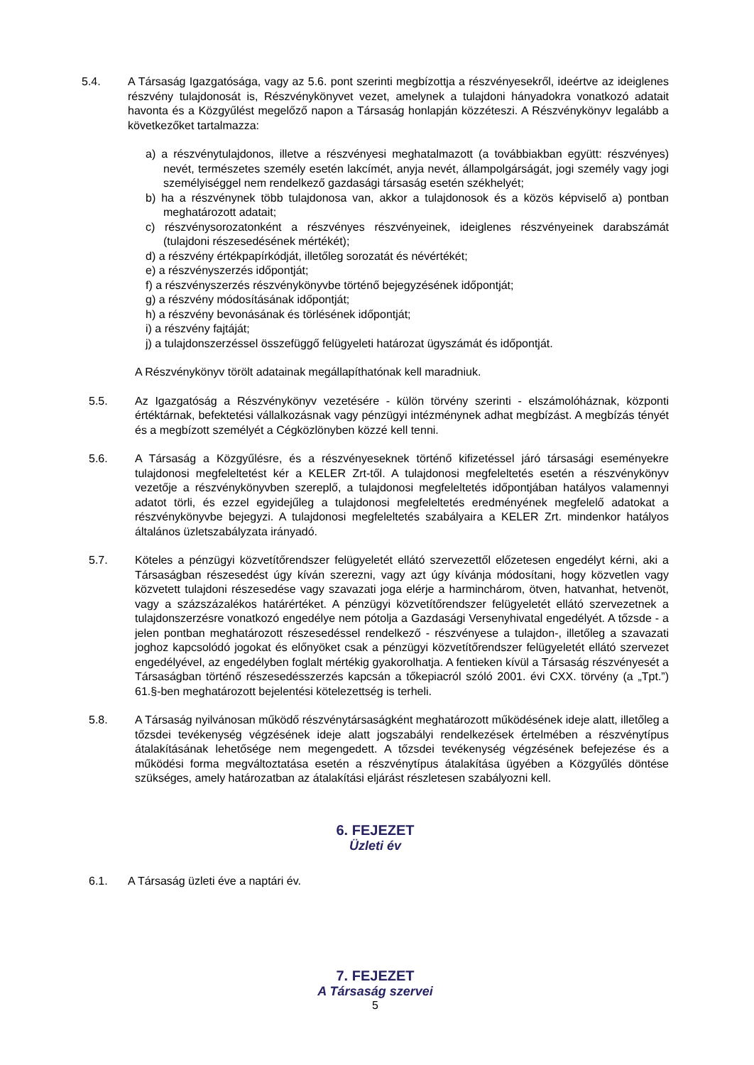5.4. A Társaság Igazgatósága, vagy az 5.6. pont szerinti megbízottja a részvényesekről, ideértve az ideiglenes részvény tulajdonosát is, Részvénykönyvet vezet, amelynek a tulajdoni hányadokra vonatkozó adatait havonta és a Közgyűlést megelőző napon a Társaság honlapján közzéteszi. A Részvénykönyv legalább a következőket tartalmazza:
a) a részvénytulajdonos, illetve a részvényesi meghatalmazott (a továbbiakban együtt: részvényes) nevét, természetes személy esetén lakcímét, anyja nevét, állampolgárságát, jogi személy vagy jogi személyiséggel nem rendelkező gazdasági társaság esetén székhelyét;
b) ha a részvénynek több tulajdonosa van, akkor a tulajdonosok és a közös képviselő a) pontban meghatározott adatait;
c) részvénysorozatonként a részvényes részvényeinek, ideiglenes részvényeinek darabszámát (tulajdoni részesedésének mértékét);
d) a részvény értékpapírkódját, illetőleg sorozatát és névértékét;
e) a részvényszerzés időpontját;
f) a részvényszerzés részvénykönyvbe történő bejegyzésének időpontját;
g) a részvény módosításának időpontját;
h) a részvény bevonásának és törlésének időpontját;
i) a részvény fajtáját;
j) a tulajdonszerzéssel összefüggő felügyeleti határozat ügyszámát és időpontját.
A Részvénykönyv törölt adatainak megállapíthatónak kell maradniuk.
5.5. Az Igazgatóság a Részvénykönyv vezetésére - külön törvény szerinti - elszámolóháznak, központi értéktárnak, befektetési vállalkozásnak vagy pénzügyi intézménynek adhat megbízást. A megbízás tényét és a megbízott személyét a Cégközlönyben közzé kell tenni.
5.6. A Társaság a Közgyűlésre, és a részvényeseknek történő kifizetéssel járó társasági eseményekre tulajdonosi megfeleltetést kér a KELER Zrt-től. A tulajdonosi megfeleltetés esetén a részvénykönyv vezetője a részvénykönyvben szereplő, a tulajdonosi megfeleltetés időpontjában hatályos valamennyi adatot törli, és ezzel egyidejűleg a tulajdonosi megfeleltetés eredményének megfelelő adatokat a részvénykönyvbe bejegyzi. A tulajdonosi megfeleltetés szabályaira a KELER Zrt. mindenkor hatályos általános üzletszabályzata irányadó.
5.7. Köteles a pénzügyi közvetítőrendszer felügyeletét ellátó szervezettől előzetesen engedélyt kérni, aki a Társaságban részesedést úgy kíván szerezni, vagy azt úgy kívánja módosítani, hogy közvetlen vagy közvetett tulajdoni részesedése vagy szavazati joga elérje a harminchárom, ötven, hatvanhat, hetvenöt, vagy a százszázalékos határértéket. A pénzügyi közvetítőrendszer felügyeletét ellátó szervezetnek a tulajdonszerzésre vonatkozó engedélye nem pótolja a Gazdasági Versenyhivatal engedélyét. A tőzsde - a jelen pontban meghatározott részesedéssel rendelkező - részvényese a tulajdon-, illetőleg a szavazati joghoz kapcsolódó jogokat és előnyöket csak a pénzügyi közvetítőrendszer felügyeletét ellátó szervezet engedélyével, az engedélyben foglalt mértékig gyakorolhatja. A fentieken kívül a Társaság részvényesét a Társaságban történő részesedésszerzés kapcsán a tőkepiacról szóló 2001. évi CXX. törvény (a „Tpt.”) 61.§-ben meghatározott bejelentési kötelezettség is terheli.
5.8. A Társaság nyilvánosan működő részvénytársaságként meghatározott működésének ideje alatt, illetőleg a tőzsdei tevékenység végzésének ideje alatt jogszabályi rendelkezések értelmében a részvénytípus átalakításának lehetősége nem megengedett. A tőzsdei tevékenység végzésének befejezése és a működési forma megváltoztatása esetén a részvénytípus átalakítása ügyében a Közgyűlés döntése szükséges, amely határozatban az átalakítási eljárást részletesen szabályozni kell.
6. FEJEZET
Üzleti év
6.1. A Társaság üzleti éve a naptári év.
7. FEJEZET
A Társaság szervei
5